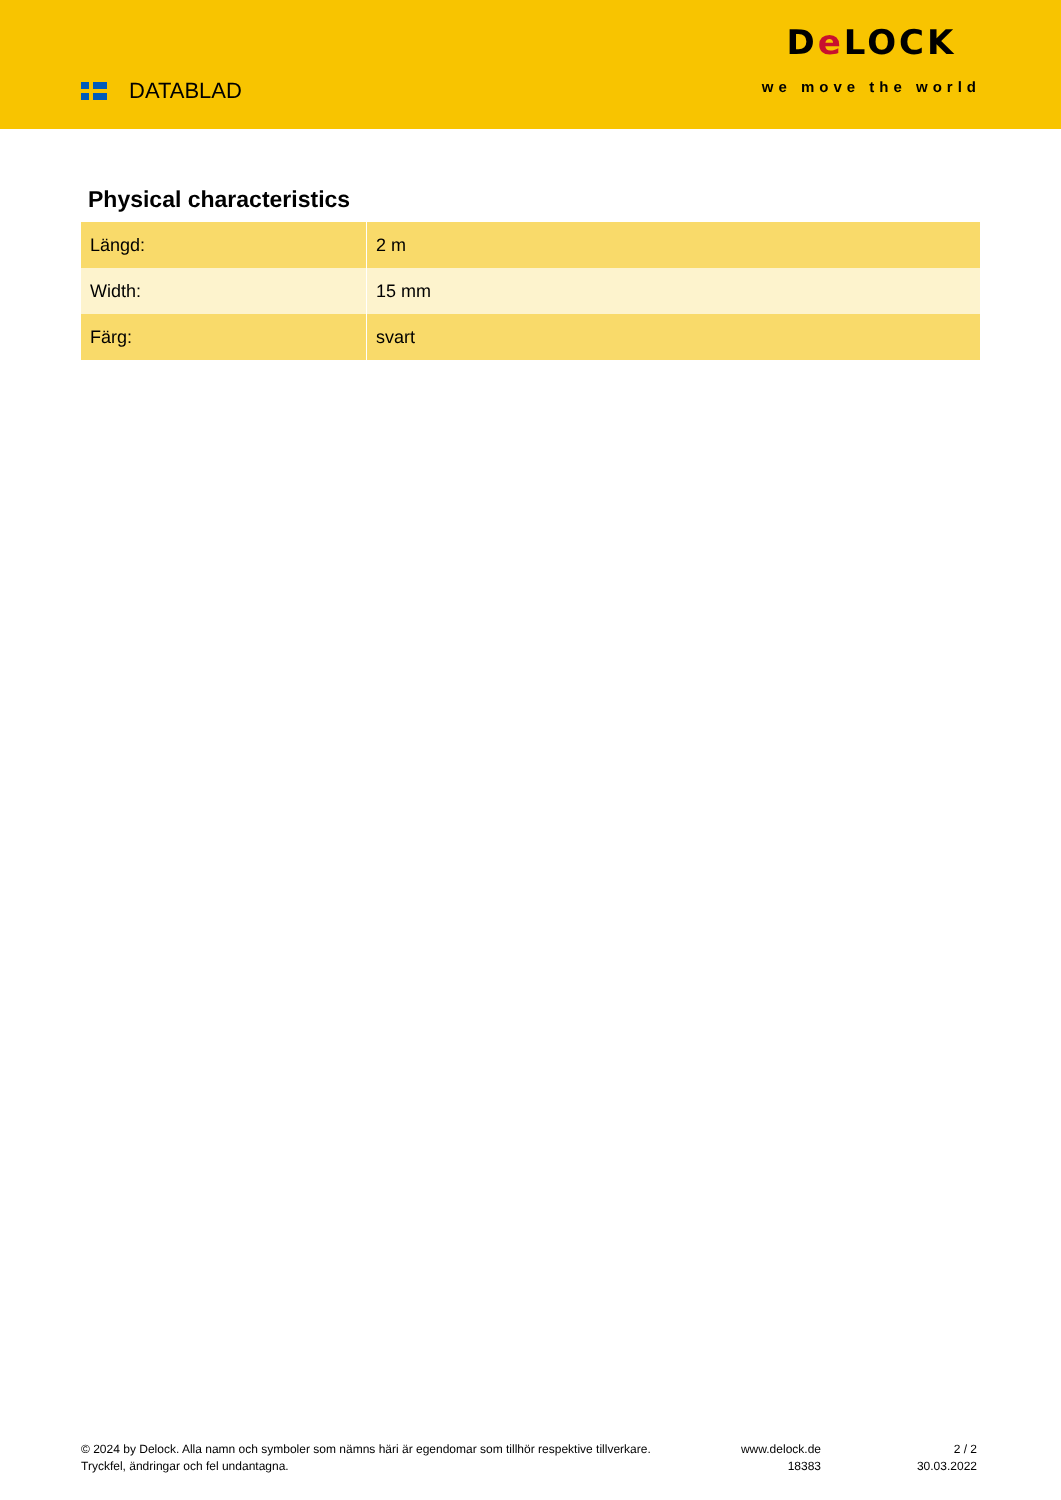DATABLAD
De LOCK
we move the world
Physical characteristics
| Längd: | 2 m |
| Width: | 15 mm |
| Färg: | svart |
© 2024 by Delock. Alla namn och symboler som nämns häri är egendomar som tillhör respektive tillverkare. Tryckfel, ändringar och fel undantagna.
www.delock.de
18383
2 / 2
30.03.2022